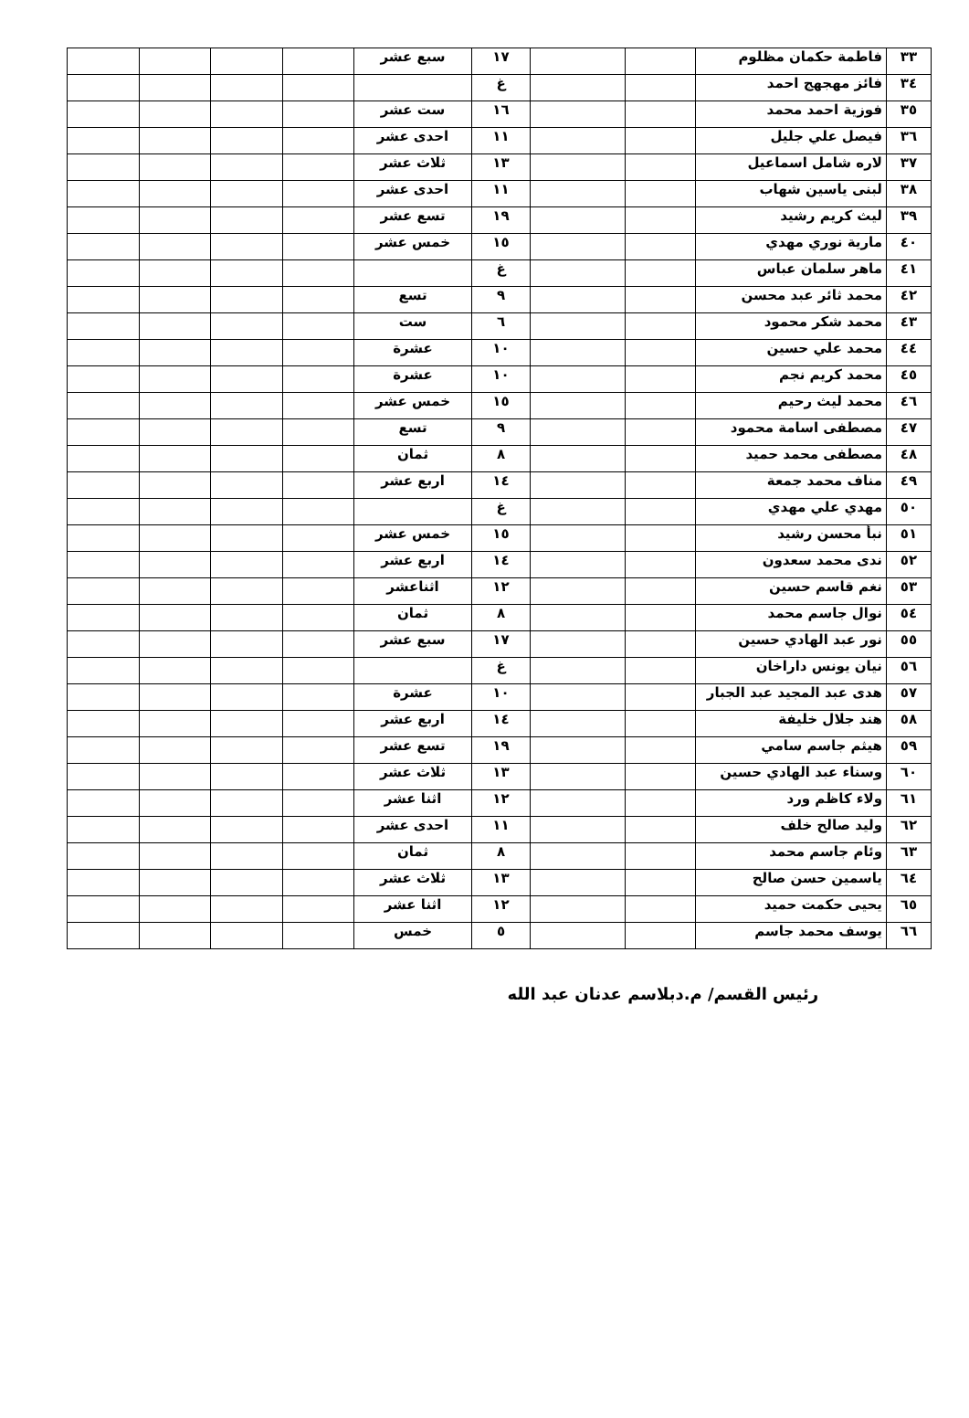| ٣٣ | فاطمة حكمان مظلوم | | | ١٧ | سبع عشر | | | | |
| ٣٤ | فائز مهجهج احمد | | | غ | | | | | |
| ٣٥ | فوزية احمد محمد | | | ١٦ | ست عشر | | | | |
| ٣٦ | فيصل علي جليل | | | ١١ | احدى عشر | | | | |
| ٣٧ | لاره شامل اسماعيل | | | ١٣ | ثلاث عشر | | | | |
| ٣٨ | لبنى ياسين شهاب | | | ١١ | احدى عشر | | | | |
| ٣٩ | ليث كريم رشيد | | | ١٩ | تسع عشر | | | | |
| ٤٠ | مارية نوري مهدي | | | ١٥ | خمس عشر | | | | |
| ٤١ | ماهر سلمان عباس | | | غ | | | | | |
| ٤٢ | محمد ثائر عبد محسن | | | ٩ | تسع | | | | |
| ٤٣ | محمد شكر محمود | | | ٦ | ست | | | | |
| ٤٤ | محمد علي حسين | | | ١٠ | عشرة | | | | |
| ٤٥ | محمد كريم نجم | | | ١٠ | عشرة | | | | |
| ٤٦ | محمد ليث رحيم | | | ١٥ | خمس عشر | | | | |
| ٤٧ | مصطفى اسامة محمود | | | ٩ | تسع | | | | |
| ٤٨ | مصطفى محمد حميد | | | ٨ | ثمان | | | | |
| ٤٩ | مناف محمد جمعة | | | ١٤ | اربع عشر | | | | |
| ٥٠ | مهدي علي مهدي | | | غ | | | | | |
| ٥١ | نبأ محسن رشيد | | | ١٥ | خمس عشر | | | | |
| ٥٢ | ندى محمد سعدون | | | ١٤ | اربع عشر | | | | |
| ٥٣ | نغم قاسم حسين | | | ١٢ | اثناعشر | | | | |
| ٥٤ | نوال جاسم محمد | | | ٨ | ثمان | | | | |
| ٥٥ | نور عبد الهادي حسين | | | ١٧ | سبع عشر | | | | |
| ٥٦ | نيان يونس داراخان | | | غ | | | | | |
| ٥٧ | هدى عبد المجيد عبد الجبار | | | ١٠ | عشرة | | | | |
| ٥٨ | هند جلال خليفة | | | ١٤ | اربع عشر | | | | |
| ٥٩ | هيثم جاسم سامي | | | ١٩ | تسع عشر | | | | |
| ٦٠ | وسناء عبد الهادي حسين | | | ١٣ | ثلاث عشر | | | | |
| ٦١ | ولاء كاظم ورد | | | ١٢ | اثنا عشر | | | | |
| ٦٢ | وليد صالح خلف | | | ١١ | احدى عشر | | | | |
| ٦٣ | وئام جاسم محمد | | | ٨ | ثمان | | | | |
| ٦٤ | ياسمين حسن صالح | | | ١٣ | ثلاث عشر | | | | |
| ٦٥ | يحيى حكمت حميد | | | ١٢ | اثنا عشر | | | | |
| ٦٦ | يوسف محمد جاسم | | | ٥ | خمس | | | | |
رئيس القسم/ م.دبلاسم عدنان عبد الله